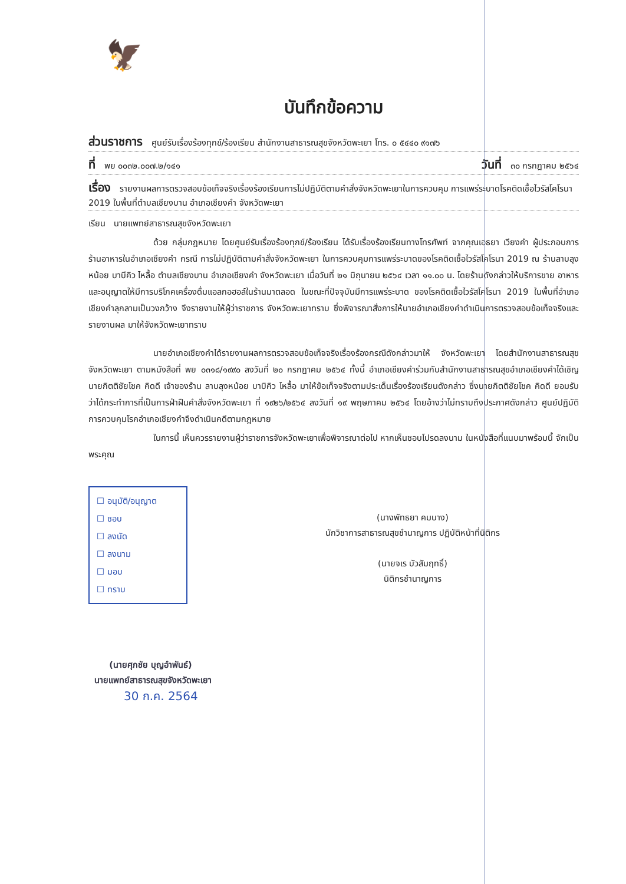🦅
บันทึกข้อความ
ส่วนราชการ ศูนย์รับเรื่องร้องทุกข์/ร้องเรียน สำนักงานสาธารณสุขจังหวัดพะเยา โทร. ๐ ๕๔๔๐ ๙๑๗๖
ที่ พย ๐๐๓๒.๐๐๗.๒/๑๔๑ วันที่ ๓๐ กรกฎาคม ๒๕๖๔
เรื่อง รายงานผลการตรวจสอบข้อเท็จจริงเรื่องร้องเรียนการไม่ปฏิบัติตามคำสั่งจังหวัดพะเยาในการควบคุม การแพร่ระบาดโรคติดเชื้อไวรัสโคโรนา 2019 ในพื้นที่ตำบลเชียงบาน อำเภอเชียงคำ จังหวัดพะเยา
เรียน นายแพทย์สาธารณสุขจังหวัดพะเยา
ด้วย กลุ่มกฎหมาย โดยศูนย์รับเรื่องร้องทุกข์/ร้องเรียน ได้รับเรื่องร้องเรียนทางโทรศัพท์ จากคุณเอธยา เวียงคำ ผู้ประกอบการร้านอาหารในอำเภอเชียงคำ กรณี การไม่ปฏิบัติตามคำสั่งจังหวัดพะเยา ในการควบคุมการแพร่ระบาดของโรคติดเชื้อไวรัสโคโรนา 2019 ณ ร้านลาบลุงหน้อย บาบีคิว ไหลื้อ ตำบลเชียงบาน อำเภอเชียงคำ จังหวัดพะเยา เมื่อวันที่ ๒๑ มิถุนายน ๒๕๖๔ เวลา ๑๑.๐๐ น. โดยร้านดังกล่าวให้บริการขาย อาหารและอนุญาตให้มีการบริโภคเครื่องดื่มแอลกอฮอล์ในร้านมาตลอด ในขณะที่ปัจจุบันมีการแพร่ระบาด ของโรคติดเชื้อไวรัสโคโรนา 2019 ในพื้นที่อำเภอเชียงคำลุกลามเป็นวงกว้าง จึงรายงานให้ผู้ว่าราชการ จังหวัดพะเยาทราบ ซึ่งพิจารณาสั่งการให้นายอำเภอเชียงคำดำเนินการตรวจสอบข้อเท็จจริงและรายงานผล มาให้จังหวัดพะเยาทราบ
นายอำเภอเชียงคำได้รายงานผลการตรวจสอบข้อเท็จจริงเรื่องร้องกรณีดังกล่าวมาให้ จังหวัดพะเยา โดยสำนักงานสาธารณสุขจังหวัดพะเยา ตามหนังสือที่ พย ๐๓๑๘/๑๙๙๐ ลงวันที่ ๒๐ กรกฎาคม ๒๕๖๔ ทั้งนี้ อำเภอเชียงคำร่วมกับสำนักงานสาธารณสุขอำเภอเชียงคำได้เชิญนายกิตติชัยโชค คิดดี เจ้าของร้าน ลาบลุงหน้อย บาบิคิว ไหลื้อ มาให้ข้อเท็จจริงตามประเด็นเรื่องร้องเรียนดังกล่าว ซึ่งนายกิตติชัยโชค คิดดี ยอมรับว่าได้กระทำการที่เป็นการฝ่าฝืนคำสั่งจังหวัดพะเยา ที่ ๑๙๒๖/๒๕๖๔ ลงวันที่ ๑๙ พฤษภาคม ๒๕๖๔ โดยอ้างว่าไม่ทราบถึงประกาศดังกล่าว ศูนย์ปฏิบัติการควบคุมโรคอำเภอเชียงคำจึงดำเนินคดีตามกฎหมาย
ในการนี้ เห็นควรรายงานผู้ว่าราชการจังหวัดพะเยาเพื่อพิจารณาต่อไป หากเห็นชอบโปรดลงนาม ในหนังสือที่แนบมาพร้อมนี้ จักเป็นพระคุณ
☐ อนุมัติ/อนุญาต
☐ ชอบ
☐ ลงนัด
☐ ลงนาม
☐ มอบ
☐ ทราบ
(นางพัทธยา คมบาง)
นักวิชาการสาธารณสุขชำนาญการ ปฏิบัติหน้าที่นิติกร
(นายจเร บัวสัมฤทธิ์)
นิติกรชำนาญการ
(นายศุภชัย บุญอำพันธ์)
นายแพทย์สาธารณสุขจังหวัดพะเยา
30 ก.ค. 2564